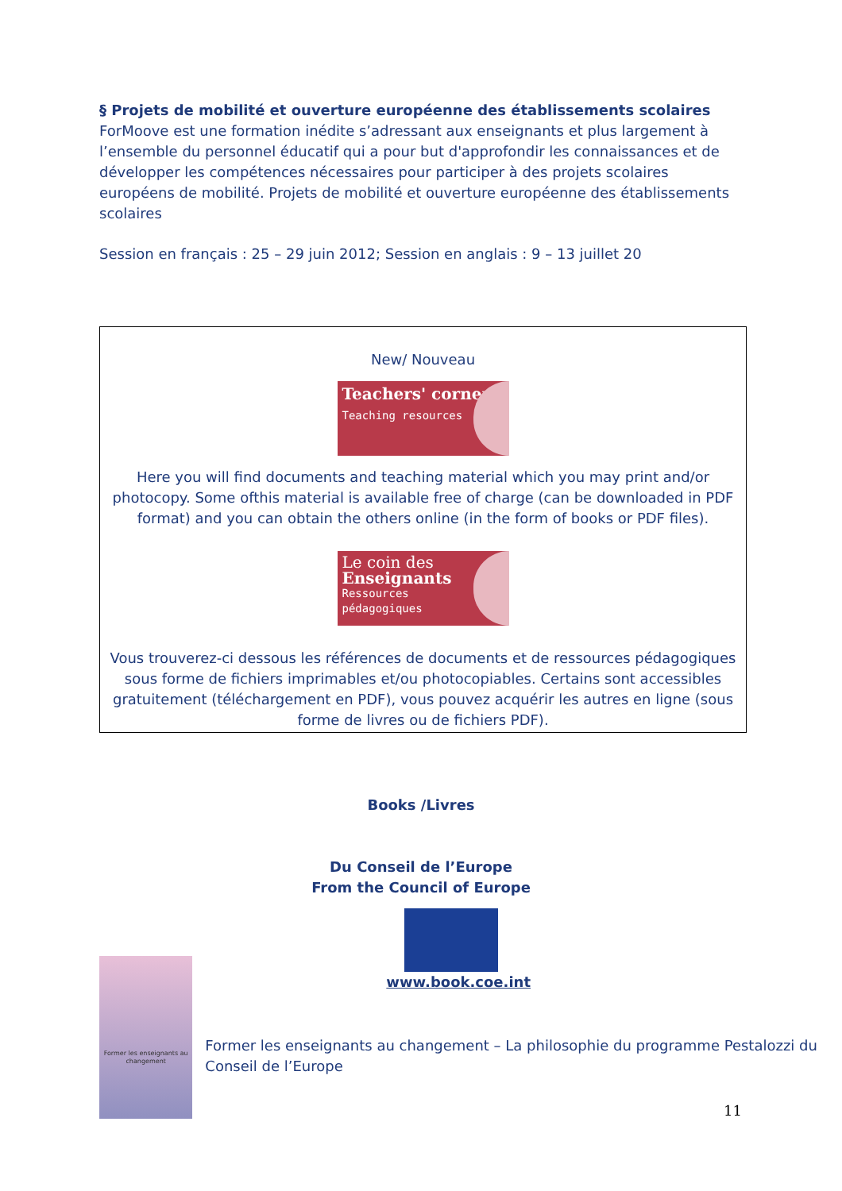§ Projets de mobilité et ouverture européenne des établissements scolaires
ForMoove est une formation inédite s’adressant aux enseignants et plus largement à l’ensemble du personnel éducatif qui a pour but d'approfondir les connaissances et de développer les compétences nécessaires pour participer à des projets scolaires européens de mobilité. Projets de mobilité et ouverture européenne des établissements scolaires
Session en français : 25 – 29 juin 2012; Session en anglais : 9 – 13 juillet 20
New/ Nouveau
Teachers' corner
Teaching resources
Here you will find documents and teaching material which you may print and/or photocopy. Some ofthis material is available free of charge (can be downloaded in PDF format) and you can obtain the others online (in the form of books or PDF files).
Le coin des
Enseignants
Ressources
pédagogiques
Vous trouverez-ci dessous les références de documents et de ressources pédagogiques sous forme de fichiers imprimables et/ou photocopiables. Certains sont accessibles gratuitement (téléchargement en PDF), vous pouvez acquérir les autres en ligne (sous forme de livres ou de fichiers PDF).
Books /Livres
Du Conseil de l’Europe
From the Council of Europe
Former les enseignants au changement
www.book.coe.int
Former les enseignants au changement – La philosophie du programme Pestalozzi du Conseil de l’Europe
11